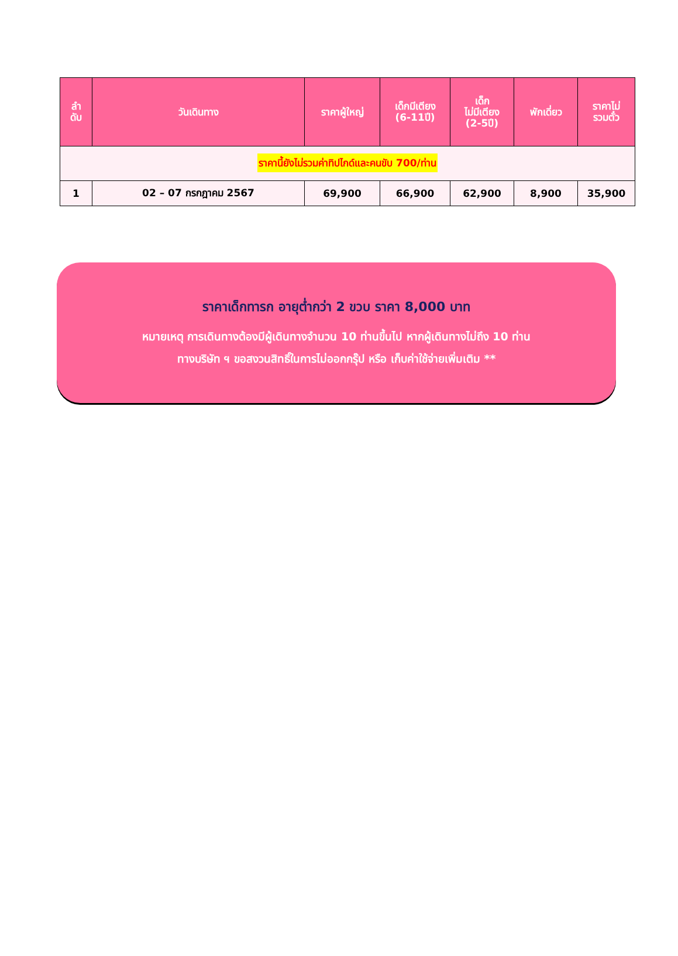| ลำ ดับ | วันเดินทาง | ราคาผู้ใหญ่ | เด็กมีเตียง (6-11ปี) | เด็ก ไม่มีเตียง (2-5ปี) | พักเดี่ยว | ราคาไม่ รวมตั๋ว |
| --- | --- | --- | --- | --- | --- | --- |
| ราคานี้ยังไม่รวมค่าทิปไกด์และคนขับ 700/ท่าน | | | | | | |
| 1 | 02 – 07 กรกฎาคม 2567 | 69,900 | 66,900 | 62,900 | 8,900 | 35,900 |
ราคาเด็กทารก อายุต่ำกว่า 2 ขวบ ราคา 8,000 บาท
หมายเหตุ การเดินทางต้องมีผู้เดินทางจำนวน 10 ท่านขึ้นไป หากผู้เดินทางไม่ถึง 10 ท่าน
ทางบริษัท ฯ ขอสงวนสิทธิ์ในการไม่ออกกรุ๊ป หรือ เก็บค่าใช้จ่ายเพิ่มเติม **